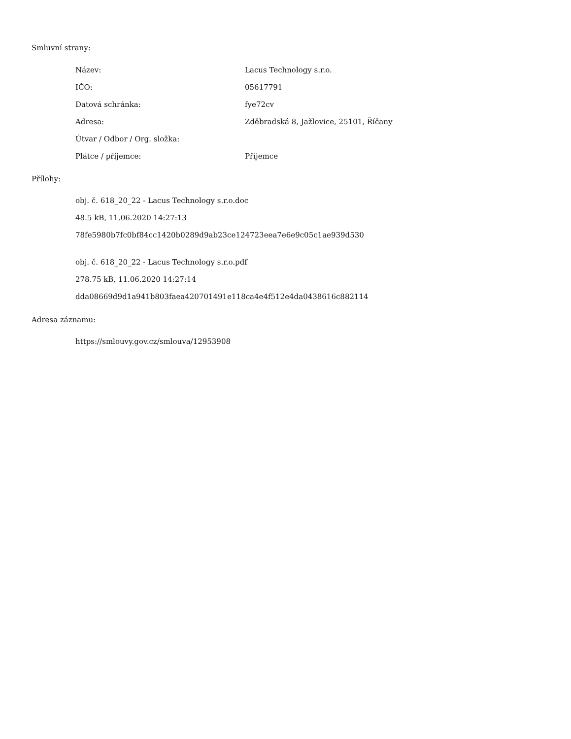Smluvní strany:
| Název: | Lacus Technology s.r.o. |
| IČO: | 05617791 |
| Datová schránka: | fye72cv |
| Adresa: | Zděbradská 8, Jažlovice, 25101, Říčany |
| Útvar / Odbor / Org. složka: | |
| Plátce / příjemce: | Příjemce |
Přílohy:
obj. č. 618_20_22 - Lacus Technology s.r.o.doc
48.5 kB, 11.06.2020 14:27:13
78fe5980b7fc0bf84cc1420b0289d9ab23ce124723eea7e6e9c05c1ae939d530
obj. č. 618_20_22 - Lacus Technology s.r.o.pdf
278.75 kB, 11.06.2020 14:27:14
dda08669d9d1a941b803faea420701491e118ca4e4f512e4da0438616c882114
Adresa záznamu:
https://smlouvy.gov.cz/smlouva/12953908